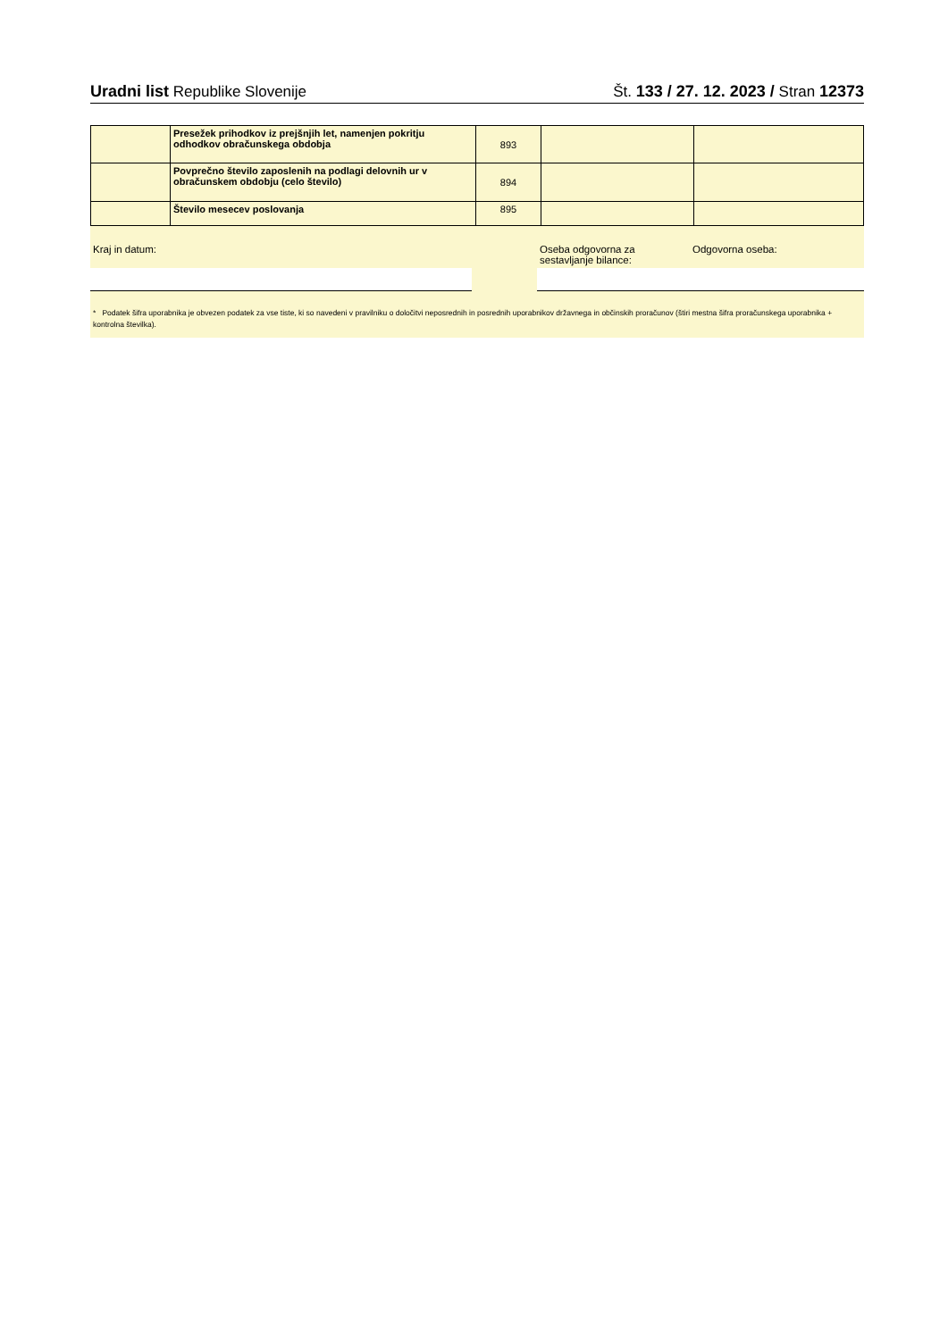Uradni list Republike Slovenije Št. 133 / 27. 12. 2023 / Stran 12373
| | Presežek prihodkov iz prejšnjih let, namenjen pokritju odhodkov obračunskega obdobja | 893 | | |
| | Povprečno število zaposlenih na podlagi delovnih ur v obračunskem obdobju (celo število) | 894 | | |
| | Število mesecev poslovanja | 895 | | |
Kraj in datum: Oseba odgovorna za sestavljanje bilance:
Odgovorna oseba:
* Podatek šifra uporabnika je obvezen podatek za vse tiste, ki so navedeni v pravilniku o določitvi neposrednih in posrednih uporabnikov državnega in občinskih proračunov (štiri mestna šifra proračunskega uporabnika + kontrolna številka).